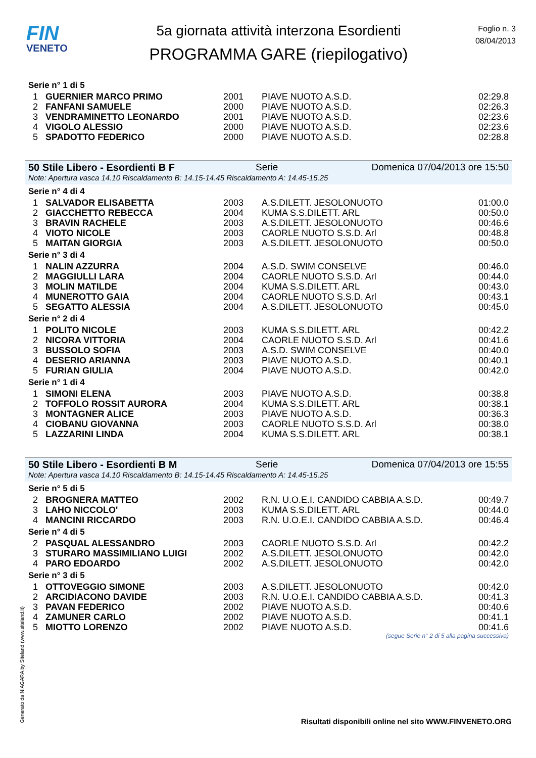FIN
VENETO
5a giornata attività interzona Esordienti
PROGRAMMA GARE (riepilogativo)
Foglio n. 3
08/04/2013
Serie n° 1 di 5
| 1 | GUERNIER MARCO PRIMO | 2001 | PIAVE NUOTO A.S.D. | 02:29.8 |
| 2 | FANFANI SAMUELE | 2000 | PIAVE NUOTO A.S.D. | 02:26.3 |
| 3 | VENDRAMINETTO LEONARDO | 2001 | PIAVE NUOTO A.S.D. | 02:23.6 |
| 4 | VIGOLO ALESSIO | 2000 | PIAVE NUOTO A.S.D. | 02:23.6 |
| 5 | SPADOTTO FEDERICO | 2000 | PIAVE NUOTO A.S.D. | 02:28.8 |
50 Stile Libero - Esordienti B F Serie Domenica 07/04/2013 ore 15:50
Note: Apertura vasca 14.10 Riscaldamento B: 14.15-14.45 Riscaldamento A: 14.45-15.25
Serie n° 4 di 4
| 1 | SALVADOR ELISABETTA | 2003 | A.S.DILETT. JESOLONUOTO | 01:00.0 |
| 2 | GIACCHETTO REBECCA | 2004 | KUMA S.S.DILETT. ARL | 00:50.0 |
| 3 | BRAVIN RACHELE | 2003 | A.S.DILETT. JESOLONUOTO | 00:46.6 |
| 4 | VIOTO NICOLE | 2003 | CAORLE NUOTO S.S.D. Arl | 00:48.8 |
| 5 | MAITAN GIORGIA | 2003 | A.S.DILETT. JESOLONUOTO | 00:50.0 |
Serie n° 3 di 4
| 1 | NALIN AZZURRA | 2004 | A.S.D. SWIM CONSELVE | 00:46.0 |
| 2 | MAGGIULLI LARA | 2004 | CAORLE NUOTO S.S.D. Arl | 00:44.0 |
| 3 | MOLIN MATILDE | 2004 | KUMA S.S.DILETT. ARL | 00:43.0 |
| 4 | MUNEROTTO GAIA | 2004 | CAORLE NUOTO S.S.D. Arl | 00:43.1 |
| 5 | SEGATTO ALESSIA | 2004 | A.S.DILETT. JESOLONUOTO | 00:45.0 |
Serie n° 2 di 4
| 1 | POLITO NICOLE | 2003 | KUMA S.S.DILETT. ARL | 00:42.2 |
| 2 | NICORA VITTORIA | 2004 | CAORLE NUOTO S.S.D. Arl | 00:41.6 |
| 3 | BUSSOLO SOFIA | 2003 | A.S.D. SWIM CONSELVE | 00:40.0 |
| 4 | DESERIO ARIANNA | 2003 | PIAVE NUOTO A.S.D. | 00:40.1 |
| 5 | FURIAN GIULIA | 2004 | PIAVE NUOTO A.S.D. | 00:42.0 |
Serie n° 1 di 4
| 1 | SIMONI ELENA | 2003 | PIAVE NUOTO A.S.D. | 00:38.8 |
| 2 | TOFFOLO ROSSIT AURORA | 2004 | KUMA S.S.DILETT. ARL | 00:38.1 |
| 3 | MONTAGNER ALICE | 2003 | PIAVE NUOTO A.S.D. | 00:36.3 |
| 4 | CIOBANU GIOVANNA | 2003 | CAORLE NUOTO S.S.D. Arl | 00:38.0 |
| 5 | LAZZARINI LINDA | 2004 | KUMA S.S.DILETT. ARL | 00:38.1 |
50 Stile Libero - Esordienti B M Serie Domenica 07/04/2013 ore 15:55
Note: Apertura vasca 14.10 Riscaldamento B: 14.15-14.45 Riscaldamento A: 14.45-15.25
Serie n° 5 di 5
| 2 | BROGNERA MATTEO | 2002 | R.N. U.O.E.I. CANDIDO CABBIA A.S.D. | 00:49.7 |
| 3 | LAHO NICCOLO' | 2003 | KUMA S.S.DILETT. ARL | 00:44.0 |
| 4 | MANCINI RICCARDO | 2003 | R.N. U.O.E.I. CANDIDO CABBIA A.S.D. | 00:46.4 |
Serie n° 4 di 5
| 2 | PASQUAL ALESSANDRO | 2003 | CAORLE NUOTO S.S.D. Arl | 00:42.2 |
| 3 | STURARO MASSIMILIANO LUIGI | 2002 | A.S.DILETT. JESOLONUOTO | 00:42.0 |
| 4 | PARO EDOARDO | 2002 | A.S.DILETT. JESOLONUOTO | 00:42.0 |
Serie n° 3 di 5
| 1 | OTTOVEGGIO SIMONE | 2003 | A.S.DILETT. JESOLONUOTO | 00:42.0 |
| 2 | ARCIDIACONO DAVIDE | 2003 | R.N. U.O.E.I. CANDIDO CABBIA A.S.D. | 00:41.3 |
| 3 | PAVAN FEDERICO | 2002 | PIAVE NUOTO A.S.D. | 00:40.6 |
| 4 | ZAMUNER CARLO | 2002 | PIAVE NUOTO A.S.D. | 00:41.1 |
| 5 | MIOTTO LORENZO | 2002 | PIAVE NUOTO A.S.D. | 00:41.6 |
(segue Serie n° 2 di 5 alla pagina successiva)
Generato da NIAGARA by Siteland (www.siteland.it)
Risultati disponibili online nel sito WWW.FINVENETO.ORG